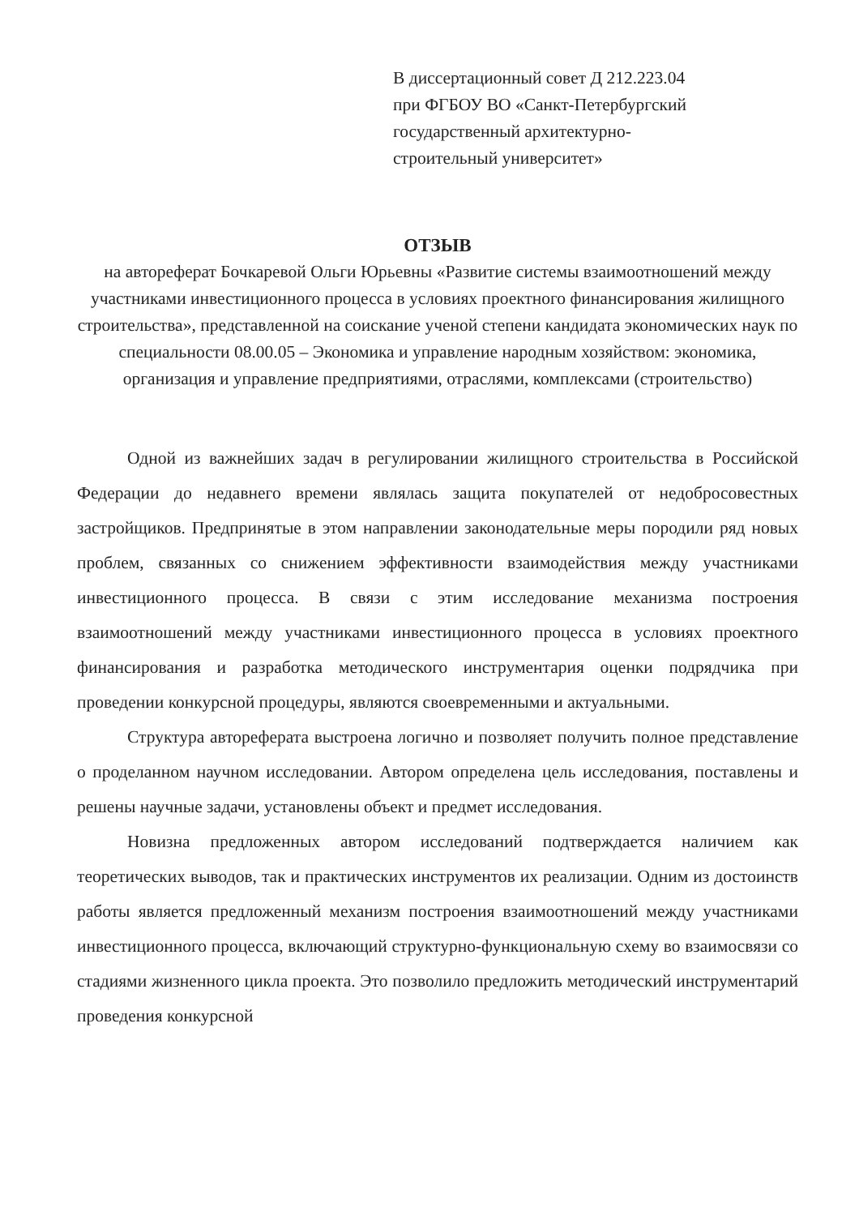В диссертационный совет Д 212.223.04
при ФГБОУ ВО «Санкт-Петербургский
государственный архитектурно-
строительный университет»
ОТЗЫВ
на автореферат Бочкаревой Ольги Юрьевны «Развитие системы взаимоотношений между участниками инвестиционного процесса в условиях проектного финансирования жилищного строительства», представленной на соискание ученой степени кандидата экономических наук по специальности 08.00.05 – Экономика и управление народным хозяйством: экономика, организация и управление предприятиями, отраслями, комплексами (строительство)
Одной из важнейших задач в регулировании жилищного строительства в Российской Федерации до недавнего времени являлась защита покупателей от недобросовестных застройщиков. Предпринятые в этом направлении законодательные меры породили ряд новых проблем, связанных со снижением эффективности взаимодействия между участниками инвестиционного процесса. В связи с этим исследование механизма построения взаимоотношений между участниками инвестиционного процесса в условиях проектного финансирования и разработка методического инструментария оценки подрядчика при проведении конкурсной процедуры, являются своевременными и актуальными.
Структура автореферата выстроена логично и позволяет получить полное представление о проделанном научном исследовании. Автором определена цель исследования, поставлены и решены научные задачи, установлены объект и предмет исследования.
Новизна предложенных автором исследований подтверждается наличием как теоретических выводов, так и практических инструментов их реализации. Одним из достоинств работы является предложенный механизм построения взаимоотношений между участниками инвестиционного процесса, включающий структурно-функциональную схему во взаимосвязи со стадиями жизненного цикла проекта. Это позволило предложить методический инструментарий проведения конкурсной